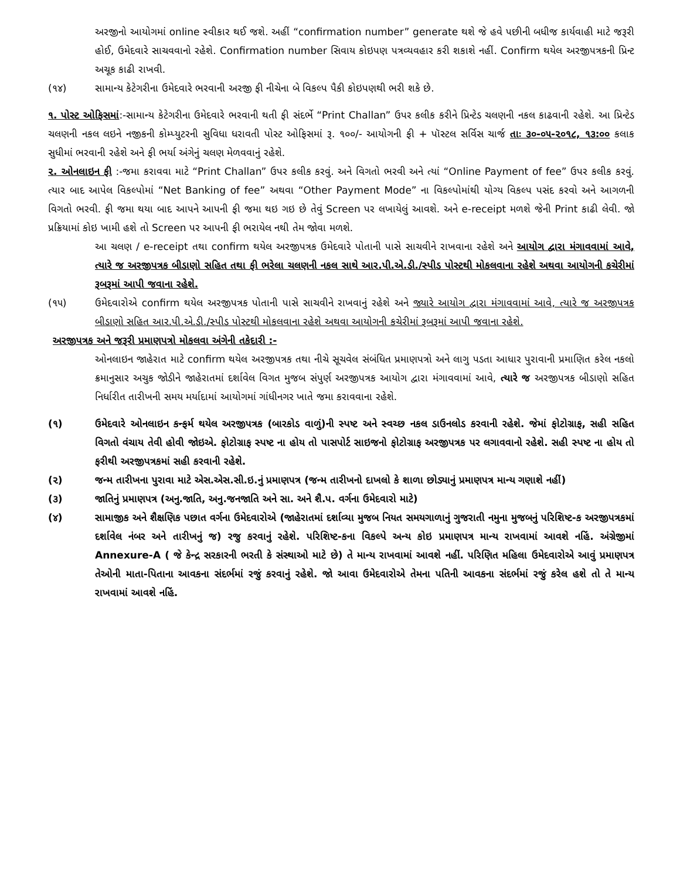અરજીનો આયોગમાં online સ્વીકાર થઈ જશે. અહીં “confirmation number” generate થશે જે હવે પછીની બધીજ કાર્યવાહી માટે જરૂરી હોઈ, ઉમેદવારે સાચવવાનો રહેશે. Confirmation number સિવાય કોઇપણ પત્રવ્યવહાર કરી શકાશે નહીં. Confirm થયેલ અરજીપત્રકની પ્રિન્ટ અચૂક કાઢી રાખવી.
(૧૪) સામાન્ય કેટેગરીના ઉમેદવારે ભરવાની અરજી ફી નીચેના બે વિકલ્પ પૈકી કોઇપણથી ભરી શકે છે.
૧. પોસ્ટ ઓફિસમાં:-સામાન્ય કેટેગરીના ઉમેદવારે ભરવાની થતી ફી સંદર્ભે “Print Challan” ઉપર કલીક કરીને પ્રિન્ટેડ ચલણની નકલ કાઢવાની રહેશે. આ પ્રિન્ટેડ ચલણની નકલ લઇને નજીકની કોમ્પ્યુટરની સુવિધા ધરાવતી પોસ્ટ ઓફિસમાં રૂ. ૧૦૦/- આયોગની ફી + પૉસ્ટલ સર્વિસ ચાર્જ તાઃ ૩૦-૦૫-૨૦૧૮, ૧૩:૦૦ કલાક સુધીમાં ભરવાની રહેશે અને ફી ભર્યા અંગેનું ચલણ મેળવવાનું રહેશે.
૨. ઓનલાઇન ફી :-જમા કરાવવા માટે “Print Challan” ઉપર કલીક કરવું. અને વિગતો ભરવી અને ત્યાં “Online Payment of fee” ઉપર કલીક કરવું. ત્યાર બાદ આપેલ વિકલ્પોમાં “Net Banking of fee” અથવા “Other Payment Mode” ના વિકલ્પોમાંથી યોગ્ય વિકલ્પ પસંદ કરવો અને આગળની વિગતો ભરવી. ફી જમા થયા બાદ આપને આપની ફી જમા થઇ ગઇ છે તેવું Screen પર લખાયેલું આવશે. અને e-receipt મળશે જેની Print કાઢી લેવી. જો પ્રક્રિયામાં કોઇ ખામી હશે તો Screen પર આપની ફી ભરાયેલ નથી તેમ જોવા મળશે.
આ ચલણ / e-receipt તથા confirm થયેલ અરજીપત્રક ઉમેદવારે પોતાની પાસે સાચવીને રાખવાના રહેશે અને આયોગ દ્વારા મંગાવવામાં આવે, ત્યારે જ અરજીપત્રક બીડાણો સહિત તથા ફી ભરેલા ચલણની નકલ સાથે આર.પી.એ.ડી./સ્પીડ પોસ્ટથી મોકલવાના રહેશે અથવા આયોગની કચેરીમાં રૂબરૂમાં આપી જવાના રહેશે.
(૧૫) ઉમેદવારોએ confirm થયેલ અરજીપત્રક પોતાની પાસે સાચવીને રાખવાનું રહેશે અને જ્યારે આયોગ દ્વારા મંગાવવામાં આવે, ત્યારે જ અરજીપત્રક બીડાણો સહિત આર.પી.એ.ડી./સ્પીડ પોસ્ટથી મોકલવાના રહેશે અથવા આયોગની કચેરીમાં રૂબરૂમાં આપી જવાના રહેશે.
અરજીપત્રક અને જરૂરી પ્રમાણપત્રો મોકલવા અંગેની તકેદારી :-
ઓનલાઇન જાહેરાત માટે confirm થયેલ અરજીપત્રક તથા નીચે સૂચવેલ સંબંધિત પ્રમાણપત્રો અને લાગુ પડતા આધાર પુરાવાની પ્રમાણિત કરેલ નકલો ક્રમાનુસાર અચુક જોડીને જાહેરાતમાં દર્શાવેલ વિગત મુજબ સંપુર્ણ અરજીપત્રક આયોગ દ્વારા મંગાવવામાં આવે, ત્યારે જ અરજીપત્રક બીડાણો સહિત નિર્ધારીત તારીખની સમય મર્યાદામાં આયોગમાં ગાંધીનગર ખાતે જમા કરાવવાના રહેશે.
(૧) ઉમેદવારે ઓનલાઇન કન્ફર્મ થયેલ અરજીપત્રક (બારકોડ વાળું)ની સ્પષ્ટ અને સ્વચ્છ નકલ ડાઉનલોડ કરવાની રહેશે. જેમાં ફોટોગ્રાફ, સહી સહિત વિગતો વંચાય તેવી હોવી જોઇએ. ફોટોગ્રાફ સ્પષ્ટ ના હોય તો પાસપોર્ટ સાઇજનો ફોટોગ્રાફ અરજીપત્રક પર લગાવવાનો રહેશે. સહી સ્પષ્ટ ના હોય તો ફરીથી અરજીપત્રકમાં સહી કરવાની રહેશે.
(૨) જન્મ તારીખના પુરાવા માટે એસ.એસ.સી.ઇ.નું પ્રમાણપત્ર (જન્મ તારીખનો દાખલો કે શાળા છોડ્યાનું પ્રમાણપત્ર માન્ય ગણાશે નહીં)
(૩) જાતિનું પ્રમાણપત્ર (અનુ.જાતિ, અનુ.જનજાતિ અને સા. અને શૈ.પ. વર્ગના ઉમેદવારો માટે)
(૪) સામાજીક અને શૈક્ષણિક પછાત વર્ગના ઉમેદવારોએ (જાહેરાતમાં દર્શાવ્યા મુજબ નિયત સમયગાળાનું ગુજરાતી નમુના મુજબનું પરિશિષ્ટ-ક અરજીપત્રકમાં દર્શાવેલ નંબર અને તારીખનું જ) રજુ કરવાનું રહેશે. પરિશિષ્ટ-કના વિકલ્પે અન્ય કોઇ પ્રમાણપત્ર માન્ય રાખવામાં આવશે નહિં. અંગ્રેજીમાં Annexure-A ( જે કેન્દ્ર સરકારની ભરતી કે સંસ્થાઓ માટે છે) તે માન્ય રાખવામાં આવશે નહીં. પરિણિત મહિલા ઉમેદવારોએ આવું પ્રમાણપત્ર તેઓની માતા-પિતાના આવકના સંદર્ભમાં રજું કરવાનું રહેશે. જો આવા ઉમેદવારોએ તેમના પતિની આવકના સંદર્ભમાં રજું કરેલ હશે તો તે માન્ય રાખવામાં આવશે નહિં.